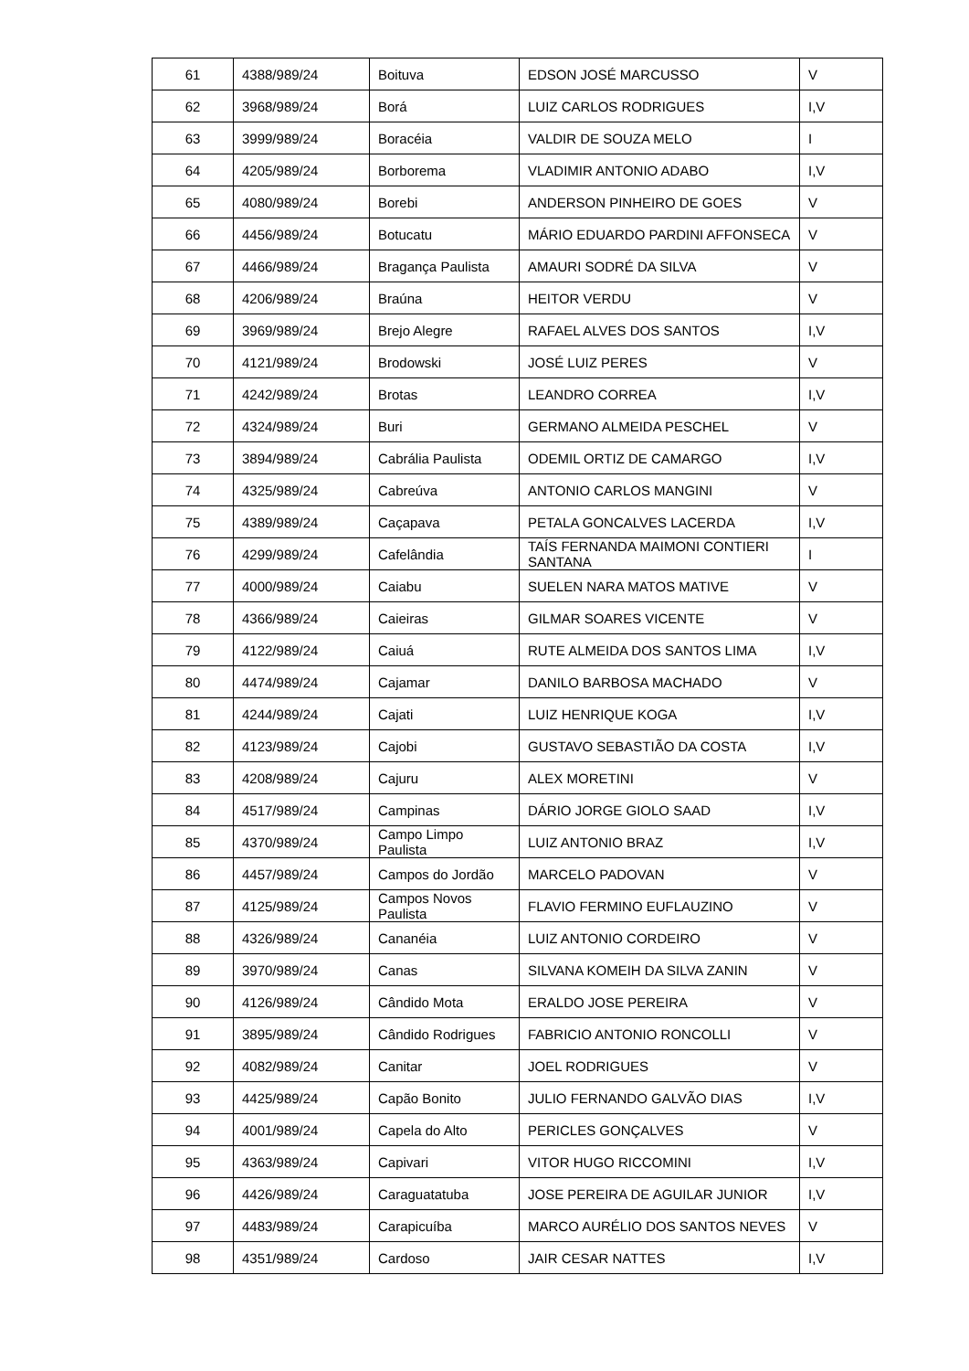| 61 | 4388/989/24 | Boituva | EDSON JOSÉ MARCUSSO | V |
| 62 | 3968/989/24 | Borá | LUIZ CARLOS RODRIGUES | I,V |
| 63 | 3999/989/24 | Boracéia | VALDIR DE SOUZA MELO | I |
| 64 | 4205/989/24 | Borborema | VLADIMIR ANTONIO ADABO | I,V |
| 65 | 4080/989/24 | Borebi | ANDERSON PINHEIRO DE GOES | V |
| 66 | 4456/989/24 | Botucatu | MÁRIO EDUARDO PARDINI AFFONSECA | V |
| 67 | 4466/989/24 | Bragança Paulista | AMAURI SODRÉ DA SILVA | V |
| 68 | 4206/989/24 | Braúna | HEITOR VERDU | V |
| 69 | 3969/989/24 | Brejo Alegre | RAFAEL ALVES DOS SANTOS | I,V |
| 70 | 4121/989/24 | Brodowski | JOSÉ LUIZ PERES | V |
| 71 | 4242/989/24 | Brotas | LEANDRO CORREA | I,V |
| 72 | 4324/989/24 | Buri | GERMANO ALMEIDA PESCHEL | V |
| 73 | 3894/989/24 | Cabrália Paulista | ODEMIL ORTIZ DE CAMARGO | I,V |
| 74 | 4325/989/24 | Cabreúva | ANTONIO CARLOS MANGINI | V |
| 75 | 4389/989/24 | Caçapava | PETALA GONCALVES LACERDA | I,V |
| 76 | 4299/989/24 | Cafelândia | TAÍS FERNANDA MAIMONI CONTIERI SANTANA | I |
| 77 | 4000/989/24 | Caiabu | SUELEN NARA MATOS MATIVE | V |
| 78 | 4366/989/24 | Caieiras | GILMAR SOARES VICENTE | V |
| 79 | 4122/989/24 | Caiuá | RUTE ALMEIDA DOS SANTOS LIMA | I,V |
| 80 | 4474/989/24 | Cajamar | DANILO BARBOSA MACHADO | V |
| 81 | 4244/989/24 | Cajati | LUIZ HENRIQUE KOGA | I,V |
| 82 | 4123/989/24 | Cajobi | GUSTAVO SEBASTIÃO DA COSTA | I,V |
| 83 | 4208/989/24 | Cajuru | ALEX MORETINI | V |
| 84 | 4517/989/24 | Campinas | DÁRIO JORGE GIOLO SAAD | I,V |
| 85 | 4370/989/24 | Campo Limpo Paulista | LUIZ ANTONIO BRAZ | I,V |
| 86 | 4457/989/24 | Campos do Jordão | MARCELO PADOVAN | V |
| 87 | 4125/989/24 | Campos Novos Paulista | FLAVIO FERMINO EUFLAUZINO | V |
| 88 | 4326/989/24 | Cananéia | LUIZ ANTONIO CORDEIRO | V |
| 89 | 3970/989/24 | Canas | SILVANA KOMEIH DA SILVA ZANIN | V |
| 90 | 4126/989/24 | Cândido Mota | ERALDO JOSE PEREIRA | V |
| 91 | 3895/989/24 | Cândido Rodrigues | FABRICIO ANTONIO RONCOLLI | V |
| 92 | 4082/989/24 | Canitar | JOEL RODRIGUES | V |
| 93 | 4425/989/24 | Capão Bonito | JULIO FERNANDO GALVÃO DIAS | I,V |
| 94 | 4001/989/24 | Capela do Alto | PERICLES GONÇALVES | V |
| 95 | 4363/989/24 | Capivari | VITOR HUGO RICCOMINI | I,V |
| 96 | 4426/989/24 | Caraguatatuba | JOSE PEREIRA DE AGUILAR JUNIOR | I,V |
| 97 | 4483/989/24 | Carapicuíba | MARCO AURÉLIO DOS SANTOS NEVES | V |
| 98 | 4351/989/24 | Cardoso | JAIR CESAR NATTES | I,V |